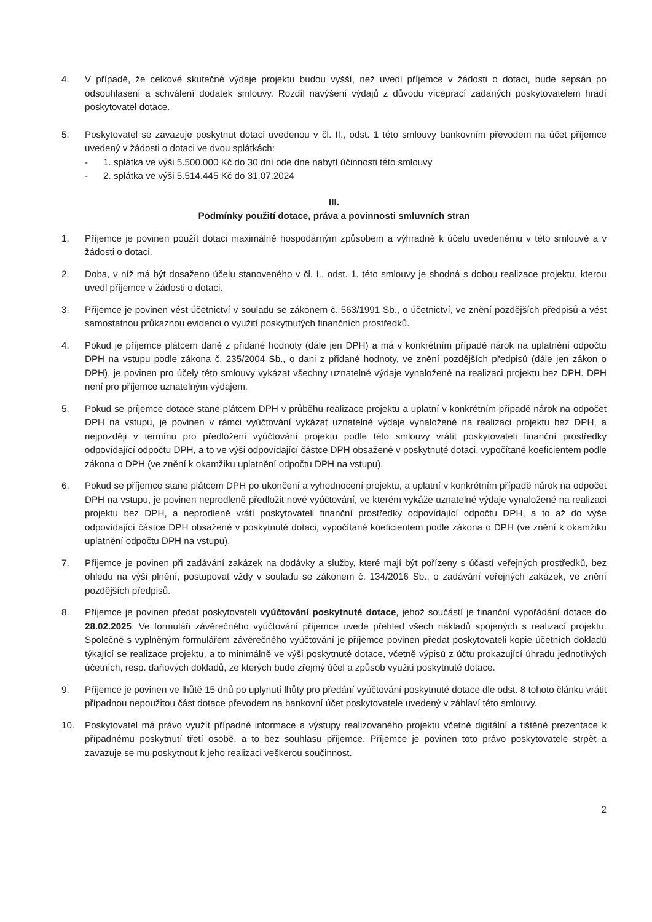4. V případě, že celkové skutečné výdaje projektu budou vyšší, než uvedl příjemce v žádosti o dotaci, bude sepsán po odsouhlasení a schválení dodatek smlouvy. Rozdíl navýšení výdajů z důvodu víceprací zadaných poskytovatelem hradí poskytovatel dotace.
5. Poskytovatel se zavazuje poskytnut dotaci uvedenou v čl. II., odst. 1 této smlouvy bankovním převodem na účet příjemce uvedený v žádosti o dotaci ve dvou splátkách:
- 1. splátka ve výši 5.500.000 Kč do 30 dní ode dne nabytí účinnosti této smlouvy
- 2. splátka ve výši 5.514.445 Kč do 31.07.2024
III.
Podmínky použití dotace, práva a povinnosti smluvních stran
1. Příjemce je povinen použít dotaci maximálně hospodárným způsobem a výhradně k účelu uvedenému v této smlouvě a v žádosti o dotaci.
2. Doba, v níž má být dosaženo účelu stanoveného v čl. I., odst. 1. této smlouvy je shodná s dobou realizace projektu, kterou uvedl příjemce v žádosti o dotaci.
3. Příjemce je povinen vést účetnictví v souladu se zákonem č. 563/1991 Sb., o účetnictví, ve znění pozdějších předpisů a vést samostatnou průkaznou evidenci o využití poskytnutých finančních prostředků.
4. Pokud je příjemce plátcem daně z přidané hodnoty (dále jen DPH) a má v konkrétním případě nárok na uplatnění odpočtu DPH na vstupu podle zákona č. 235/2004 Sb., o dani z přidané hodnoty, ve znění pozdějších předpisů (dále jen zákon o DPH), je povinen pro účely této smlouvy vykázat všechny uznatelné výdaje vynaložené na realizaci projektu bez DPH. DPH není pro příjemce uznatelným výdajem.
5. Pokud se příjemce dotace stane plátcem DPH v průběhu realizace projektu a uplatní v konkrétním případě nárok na odpočet DPH na vstupu, je povinen v rámci vyúčtování vykázat uznatelné výdaje vynaložené na realizaci projektu bez DPH, a nejpozději v termínu pro předložení vyúčtování projektu podle této smlouvy vrátit poskytovateli finanční prostředky odpovídající odpočtu DPH, a to ve výši odpovídající částce DPH obsažené v poskytnuté dotaci, vypočítané koeficientem podle zákona o DPH (ve znění k okamžiku uplatnění odpočtu DPH na vstupu).
6. Pokud se příjemce stane plátcem DPH po ukončení a vyhodnocení projektu, a uplatní v konkrétním případě nárok na odpočet DPH na vstupu, je povinen neprodleně předložit nové vyúčtování, ve kterém vykáže uznatelné výdaje vynaložené na realizaci projektu bez DPH, a neprodleně vrátí poskytovateli finanční prostředky odpovídající odpočtu DPH, a to až do výše odpovídající částce DPH obsažené v poskytnuté dotaci, vypočítané koeficientem podle zákona o DPH (ve znění k okamžiku uplatnění odpočtu DPH na vstupu).
7. Příjemce je povinen při zadávání zakázek na dodávky a služby, které mají být pořízeny s účastí veřejných prostředků, bez ohledu na výši plnění, postupovat vždy v souladu se zákonem č. 134/2016 Sb., o zadávání veřejných zakázek, ve znění pozdějších předpisů.
8. Příjemce je povinen předat poskytovateli vyúčtování poskytnuté dotace, jehož součástí je finanční vypořádání dotace do 28.02.2025. Ve formuláři závěrečného vyúčtování příjemce uvede přehled všech nákladů spojených s realizací projektu. Společně s vyplněným formulářem závěrečného vyúčtování je příjemce povinen předat poskytovateli kopie účetních dokladů týkající se realizace projektu, a to minimálně ve výši poskytnuté dotace, včetně výpisů z účtu prokazující úhradu jednotlivých účetních, resp. daňových dokladů, ze kterých bude zřejmý účel a způsob využití poskytnuté dotace.
9. Příjemce je povinen ve lhůtě 15 dnů po uplynutí lhůty pro předání vyúčtování poskytnuté dotace dle odst. 8 tohoto článku vrátit případnou nepoužitou část dotace převodem na bankovní účet poskytovatele uvedený v záhlaví této smlouvy.
10. Poskytovatel má právo využít případné informace a výstupy realizovaného projektu včetně digitální a tištěné prezentace k případnému poskytnutí třetí osobě, a to bez souhlasu příjemce. Příjemce je povinen toto právo poskytovatele strpět a zavazuje se mu poskytnout k jeho realizaci veškerou součinnost.
2